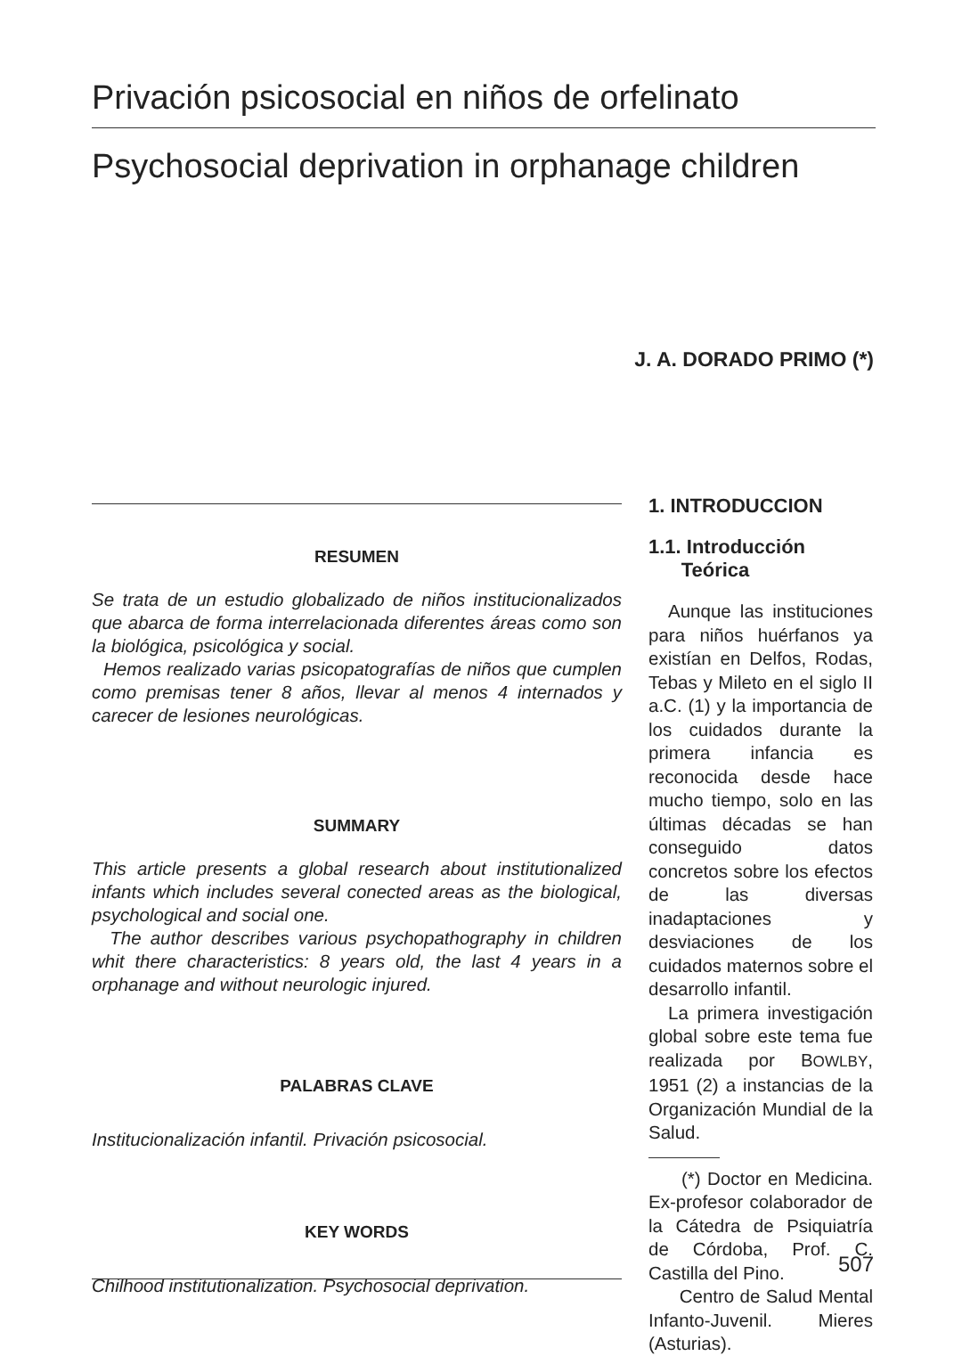Privación psicosocial en niños de orfelinato
Psychosocial deprivation in orphanage children
J. A. DORADO PRIMO (*)
RESUMEN
Se trata de un estudio globalizado de niños institucionalizados que abarca de forma interrelacionada diferentes áreas como son la biológica, psicológica y social.
Hemos realizado varias psicopatografías de niños que cumplen como premisas tener 8 años, llevar al menos 4 internados y carecer de lesiones neurológicas.
SUMMARY
This article presents a global research about institutionalized infants which includes several conected areas as the biological, psychological and social one.
The author describes various psychopathography in children whit there characteristics: 8 years old, the last 4 years in a orphanage and without neurologic injured.
PALABRAS CLAVE
Institucionalización infantil. Privación psicosocial.
KEY WORDS
Chilhood institutionalization. Psychosocial deprivation.
1. INTRODUCCION
1.1. Introducción
Teórica
Aunque las instituciones para niños huérfanos ya existían en Delfos, Rodas, Tebas y Mileto en el siglo II a.C. (1) y la importancia de los cuidados durante la primera infancia es reconocida desde hace mucho tiempo, solo en las últimas décadas se han conseguido datos concretos sobre los efectos de las diversas inadaptaciones y desviaciones de los cuidados maternos sobre el desarrollo infantil.
La primera investigación global sobre este tema fue realizada por BOWLBY, 1951 (2) a instancias de la Organización Mundial de la Salud.
(*) Doctor en Medicina. Ex-profesor colaborador de la Cátedra de Psiquiatría de Córdoba, Prof. C. Castilla del Pino.
Centro de Salud Mental Infanto-Juvenil. Mieres (Asturias).
507